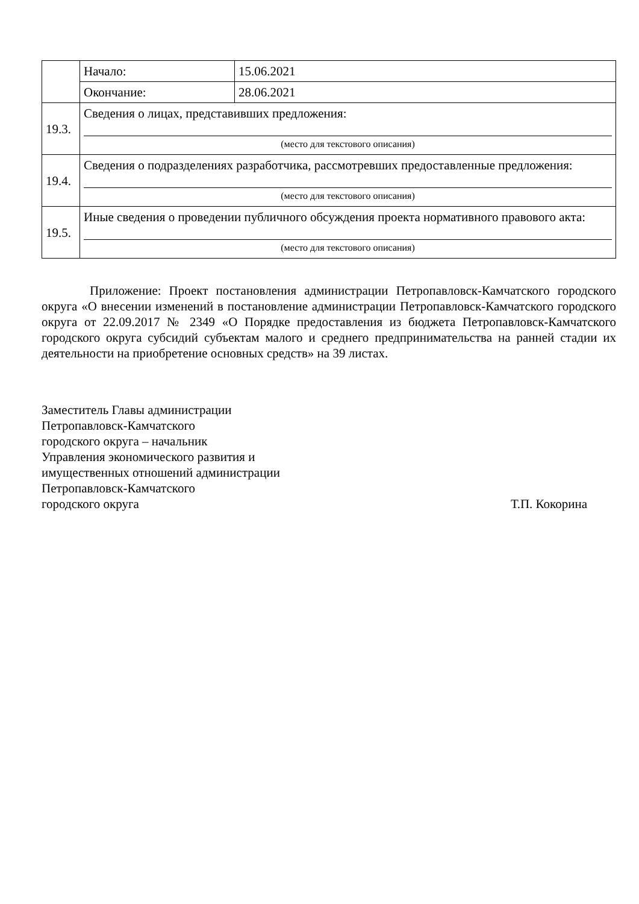| | Начало: | 15.06.2021 |
| | Окончание: | 28.06.2021 |
| 19.3. | Сведения о лицах, представивших предложения: (место для текстового описания) | |
| 19.4. | Сведения о подразделениях разработчика, рассмотревших предоставленные предложения: (место для текстового описания) | |
| 19.5. | Иные сведения о проведении публичного обсуждения проекта нормативного правового акта: (место для текстового описания) | |
Приложение: Проект постановления администрации Петропавловск-Камчатского городского округа «О внесении изменений в постановление администрации Петропавловск-Камчатского городского округа от 22.09.2017 № 2349 «О Порядке предоставления из бюджета Петропавловск-Камчатского городского округа субсидий субъектам малого и среднего предпринимательства на ранней стадии их деятельности на приобретение основных средств» на 39 листах.
Заместитель Главы администрации
Петропавловск-Камчатского
городского округа – начальник
Управления экономического развития и
имущественных отношений администрации
Петропавловск-Камчатского
городского округа Т.П. Кокорина